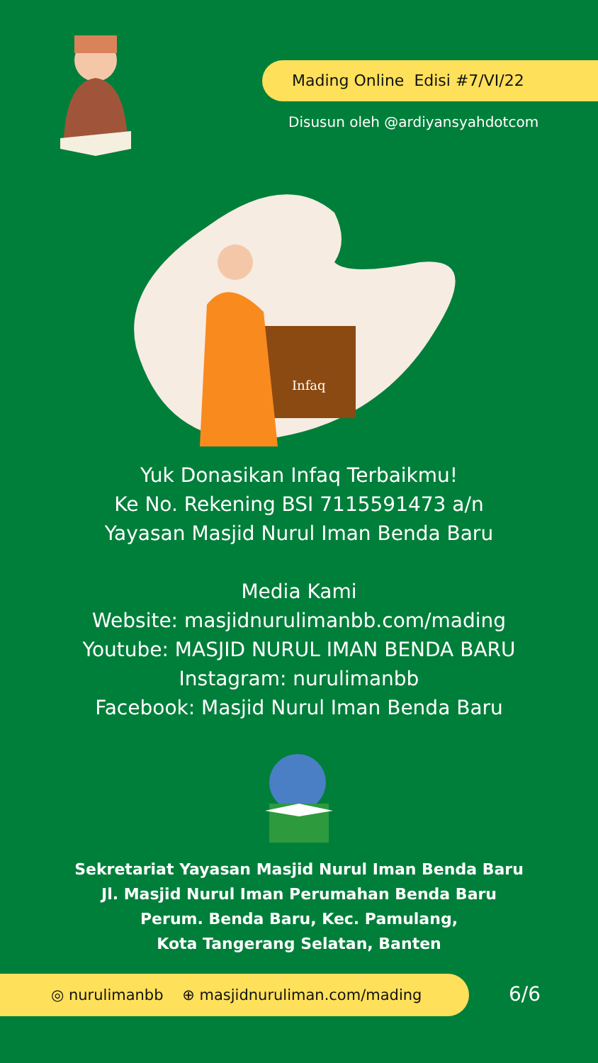Mading Online Edisi #7/VI/22
Disusun oleh @ardiyansyahdotcom
Infaq
Yuk Donasikan Infaq Terbaikmu!
Ke No. Rekening BSI 7115591473 a/n
Yayasan Masjid Nurul Iman Benda Baru
Media Kami
Website: masjidnurulimanbb.com/mading
Youtube: MASJID NURUL IMAN BENDA BARU
Instagram: nurulimanbb
Facebook: Masjid Nurul Iman Benda Baru
Sekretariat Yayasan Masjid Nurul Iman Benda Baru
Jl. Masjid Nurul Iman Perumahan Benda Baru
Perum. Benda Baru, Kec. Pamulang,
Kota Tangerang Selatan, Banten
◎ nurulimanbb ⊕ masjidnuruliman.com/mading 6/6